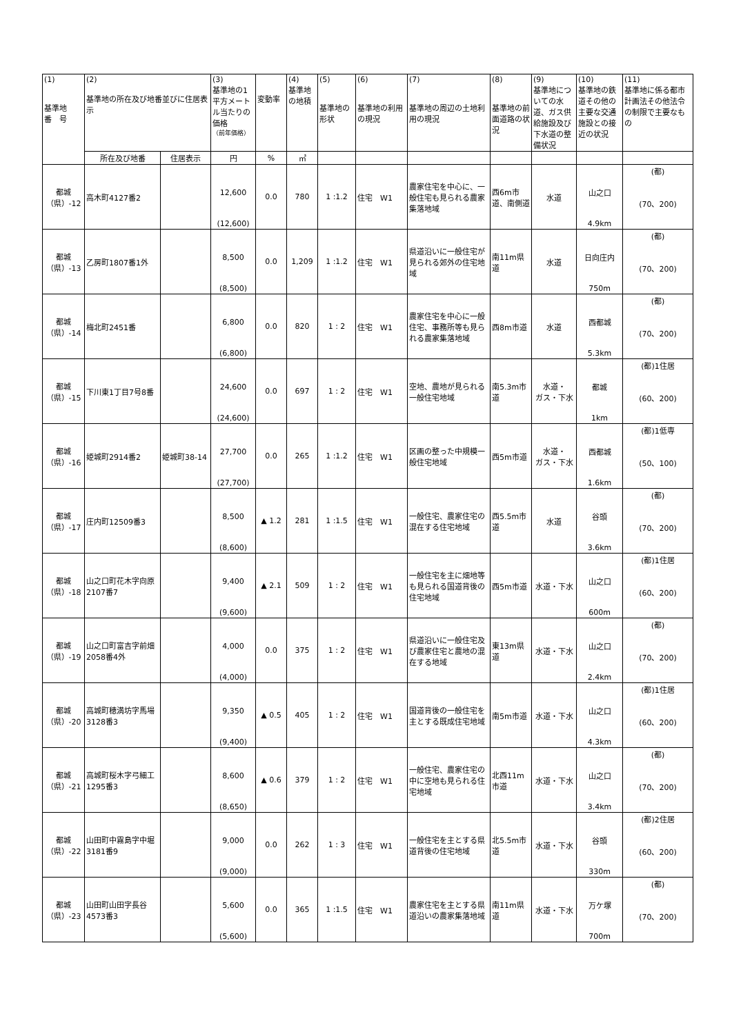| (1) 基準地 番 号 | (2) 基準地の所在及び地番並びに住居表示 | | (3) 基準地の1平方メートル当たりの価格 （前年価格） | 変動率 | (4) 基準地の地積 | (5) 基準地の形状 | (6) 基準地の利用の現況 | (7) 基準地の周辺の土地利用の現況 | (8) 基準地の前面道路の状況 | (9) 基準地についての水道、ガス供給施設及び下水道の整備状況 | (10) 基準地の鉄道その他の主要な交通施設との接近の状況 | (11) 基準地に係る都市計画法その他法令の制限で主要なもの |
| | 所在及び地番 | 住居表示 | 円 | % | ㎡ | | | | | | | |
| 都城 （県）-12 | 高木町4127番2 | | 12,600 (12,600) | 0.0 | 780 | 1 :1.2 | 住宅 W1 | 農家住宅を中心に、一般住宅も見られる農家集落地域 | 西6m市道、南側道 | 水道 | 山之口 4.9km | (都) (70、200) |
| 都城 （県）-13 | 乙房町1807番1外 | | 8,500 (8,500) | 0.0 | 1,209 | 1 :1.2 | 住宅 W1 | 県道沿いに一般住宅が見られる郊外の住宅地域 | 南11m県道 | 水道 | 日向庄内 750m | (都) (70、200) |
| 都城 （県）-14 | 梅北町2451番 | | 6,800 (6,800) | 0.0 | 820 | 1 : 2 | 住宅 W1 | 農家住宅を中心に一般住宅、事務所等も見られる農家集落地域 | 西8m市道 | 水道 | 西都城 5.3km | (都) (70、200) |
| 都城 （県）-15 | 下川東1丁目7号8番 | | 24,600 (24,600) | 0.0 | 697 | 1 : 2 | 住宅 W1 | 空地、農地が見られる一般住宅地域 | 南5.3m市道 | 水道・ ガス・下水 | 都城 1km | (都)1住居 (60、200) |
| 都城 （県）-16 | 姫城町2914番2 | 姫城町38-14 | 27,700 (27,700) | 0.0 | 265 | 1 :1.2 | 住宅 W1 | 区画の整った中規模一般住宅地域 | 西5m市道 | 水道・ ガス・下水 | 西都城 1.6km | (都)1低専 (50、100) |
| 都城 （県）-17 | 庄内町12509番3 | | 8,500 (8,600) | ▲ 1.2 | 281 | 1 :1.5 | 住宅 W1 | 一般住宅、農家住宅の混在する住宅地域 | 西5.5m市道 | 水道 | 谷頭 3.6km | (都) (70、200) |
| 都城 （県）-18 | 山之口町花木字向原2107番7 | | 9,400 (9,600) | ▲ 2.1 | 509 | 1 : 2 | 住宅 W1 | 一般住宅を主に畑地等も見られる国道背後の住宅地域 | 西5m市道 | 水道・下水 | 山之口 600m | (都)1住居 (60、200) |
| 都城 （県）-19 | 山之口町富吉字前畑2058番4外 | | 4,000 (4,000) | 0.0 | 375 | 1 : 2 | 住宅 W1 | 県道沿いに一般住宅及び農家住宅と農地の混在する地域 | 東13m県道 | 水道・下水 | 山之口 2.4km | (都) (70、200) |
| 都城 （県）-20 | 高城町穂満坊字馬場3128番3 | | 9,350 (9,400) | ▲ 0.5 | 405 | 1 : 2 | 住宅 W1 | 国道背後の一般住宅を主とする既成住宅地域 | 南5m市道 | 水道・下水 | 山之口 4.3km | (都)1住居 (60、200) |
| 都城 （県）-21 | 高城町桜木字弓細工1295番3 | | 8,600 (8,650) | ▲ 0.6 | 379 | 1 : 2 | 住宅 W1 | 一般住宅、農家住宅の中に空地も見られる住宅地域 | 北西11m市道 | 水道・下水 | 山之口 3.4km | (都) (70、200) |
| 都城 （県）-22 | 山田町中霧島字中堀3181番9 | | 9,000 (9,000) | 0.0 | 262 | 1 : 3 | 住宅 W1 | 一般住宅を主とする県道背後の住宅地域 | 北5.5m市道 | 水道・下水 | 谷頭 330m | (都)2住居 (60、200) |
| 都城 （県）-23 | 山田町山田字長谷4573番3 | | 5,600 (5,600) | 0.0 | 365 | 1 :1.5 | 住宅 W1 | 農家住宅を主とする県道沿いの農家集落地域 | 南11m県道 | 水道・下水 | 万ケ塚 700m | (都) (70、200) |